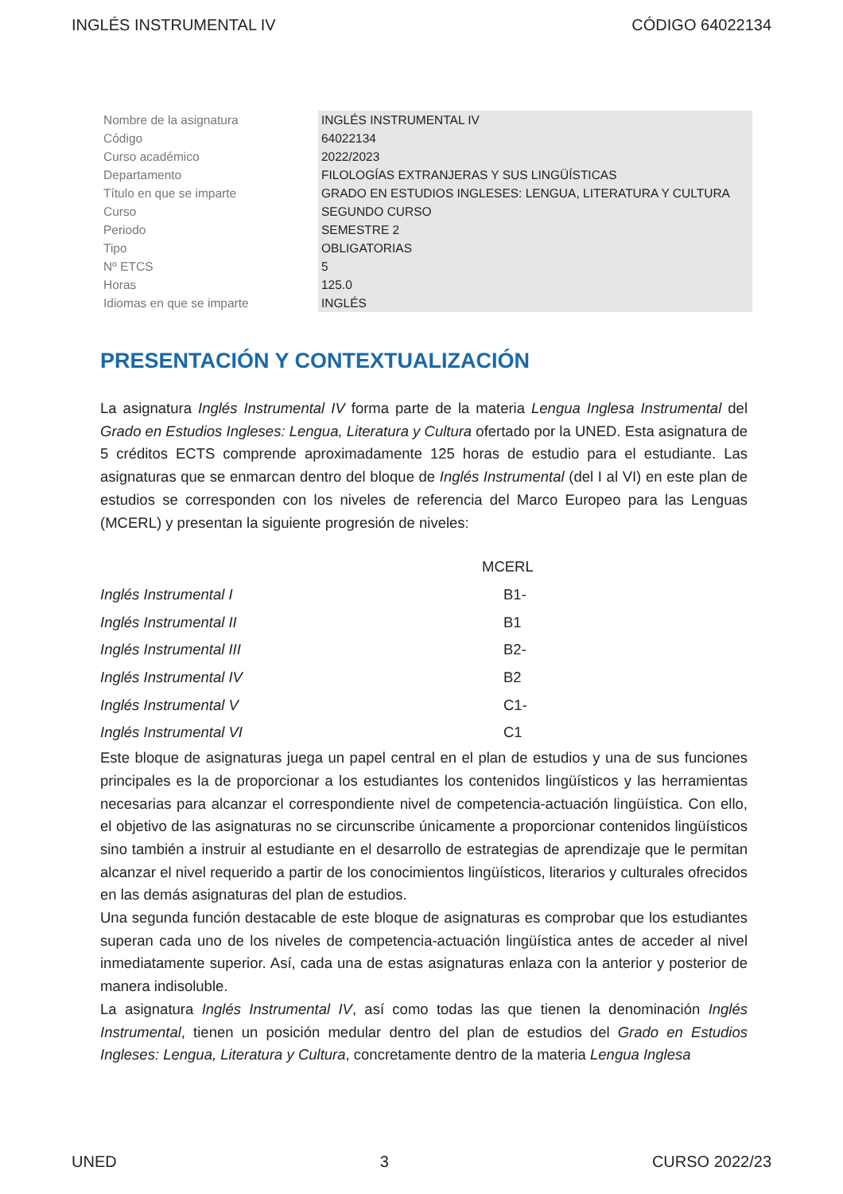INGLÉS INSTRUMENTAL IV CÓDIGO 64022134
| Nombre de la asignatura | INGLÉS INSTRUMENTAL IV |
| Código | 64022134 |
| Curso académico | 2022/2023 |
| Departamento | FILOLOGÍAS EXTRANJERAS Y SUS LINGÜÍSTICAS |
| Título en que se imparte | GRADO EN ESTUDIOS INGLESES: LENGUA, LITERATURA Y CULTURA |
| Curso | SEGUNDO CURSO |
| Periodo | SEMESTRE 2 |
| Tipo | OBLIGATORIAS |
| Nº ETCS | 5 |
| Horas | 125.0 |
| Idiomas en que se imparte | INGLÉS |
PRESENTACIÓN Y CONTEXTUALIZACIÓN
La asignatura Inglés Instrumental IV forma parte de la materia Lengua Inglesa Instrumental del Grado en Estudios Ingleses: Lengua, Literatura y Cultura ofertado por la UNED. Esta asignatura de 5 créditos ECTS comprende aproximadamente 125 horas de estudio para el estudiante. Las asignaturas que se enmarcan dentro del bloque de Inglés Instrumental (del I al VI) en este plan de estudios se corresponden con los niveles de referencia del Marco Europeo para las Lenguas (MCERL) y presentan la siguiente progresión de niveles:
| | MCERL |
| Inglés Instrumental I | B1- |
| Inglés Instrumental II | B1 |
| Inglés Instrumental III | B2- |
| Inglés Instrumental IV | B2 |
| Inglés Instrumental V | C1- |
| Inglés Instrumental VI | C1 |
Este bloque de asignaturas juega un papel central en el plan de estudios y una de sus funciones principales es la de proporcionar a los estudiantes los contenidos lingüísticos y las herramientas necesarias para alcanzar el correspondiente nivel de competencia-actuación lingüística. Con ello, el objetivo de las asignaturas no se circunscribe únicamente a proporcionar contenidos lingüísticos sino también a instruir al estudiante en el desarrollo de estrategias de aprendizaje que le permitan alcanzar el nivel requerido a partir de los conocimientos lingüísticos, literarios y culturales ofrecidos en las demás asignaturas del plan de estudios.
Una segunda función destacable de este bloque de asignaturas es comprobar que los estudiantes superan cada uno de los niveles de competencia-actuación lingüística antes de acceder al nivel inmediatamente superior. Así, cada una de estas asignaturas enlaza con la anterior y posterior de manera indisoluble.
La asignatura Inglés Instrumental IV, así como todas las que tienen la denominación Inglés Instrumental, tienen un posición medular dentro del plan de estudios del Grado en Estudios Ingleses: Lengua, Literatura y Cultura, concretamente dentro de la materia Lengua Inglesa
UNED 3 CURSO 2022/23